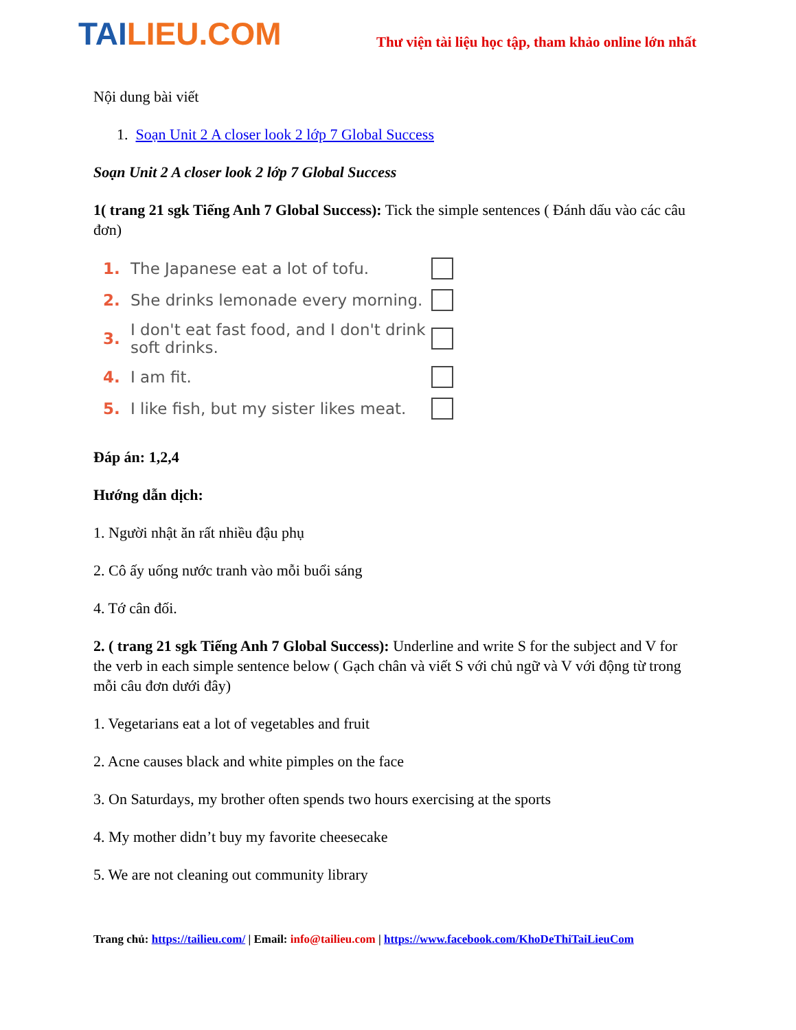TAI LIEU.COM
Thư viện tài liệu học tập, tham khảo online lớn nhất
Nội dung bài viết
1. Soạn Unit 2 A closer look 2 lớp 7 Global Success
Soạn Unit 2 A closer look 2 lớp 7 Global Success
1( trang 21 sgk Tiếng Anh 7 Global Success): Tick the simple sentences ( Đánh dấu vào các câu đơn)
1. The Japanese eat a lot of tofu.
2. She drinks lemonade every morning.
3. I don't eat fast food, and I don't drink soft drinks.
4. I am fit.
5. I like fish, but my sister likes meat.
Đáp án: 1,2,4
Hướng dẫn dịch:
1. Người nhật ăn rất nhiều đậu phụ
2. Cô ấy uống nước tranh vào mỗi buổi sáng
4. Tớ cân đối.
2. ( trang 21 sgk Tiếng Anh 7 Global Success): Underline and write S for the subject and V for the verb in each simple sentence below ( Gạch chân và viết S với chủ ngữ và V với động từ trong mỗi câu đơn dưới đây)
1. Vegetarians eat a lot of vegetables and fruit
2. Acne causes black and white pimples on the face
3. On Saturdays, my brother often spends two hours exercising at the sports
4. My mother didn’t buy my favorite cheesecake
5. We are not cleaning out community library
Trang chủ: https://tailieu.com/ | Email: info@tailieu.com | https://www.facebook.com/KhoDeThiTaiLieuCom